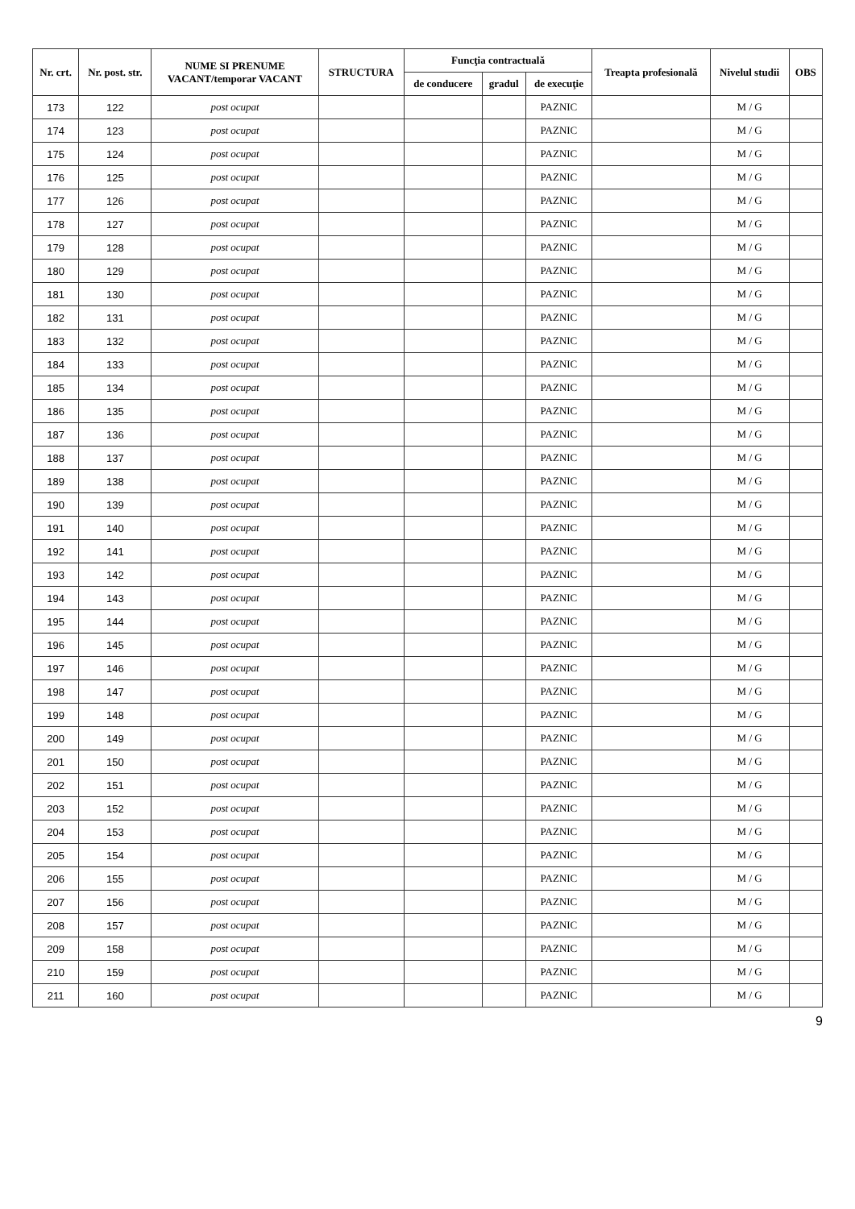| Nr. crt. | Nr. post. str. | NUME SI PRENUME VACANT/temporar VACANT | STRUCTURA | Funcţia contractuală | | | Treapta profesională | Nivelul studii | OBS |
| --- | --- | --- | --- | --- | --- | --- | --- | --- | --- |
| | | | | de conducere | gradul | de execuţie | | | |
| 173 | 122 | post ocupat | | | | PAZNIC | | M / G | |
| 174 | 123 | post ocupat | | | | PAZNIC | | M / G | |
| 175 | 124 | post ocupat | | | | PAZNIC | | M / G | |
| 176 | 125 | post ocupat | | | | PAZNIC | | M / G | |
| 177 | 126 | post ocupat | | | | PAZNIC | | M / G | |
| 178 | 127 | post ocupat | | | | PAZNIC | | M / G | |
| 179 | 128 | post ocupat | | | | PAZNIC | | M / G | |
| 180 | 129 | post ocupat | | | | PAZNIC | | M / G | |
| 181 | 130 | post ocupat | | | | PAZNIC | | M / G | |
| 182 | 131 | post ocupat | | | | PAZNIC | | M / G | |
| 183 | 132 | post ocupat | | | | PAZNIC | | M / G | |
| 184 | 133 | post ocupat | | | | PAZNIC | | M / G | |
| 185 | 134 | post ocupat | | | | PAZNIC | | M / G | |
| 186 | 135 | post ocupat | | | | PAZNIC | | M / G | |
| 187 | 136 | post ocupat | | | | PAZNIC | | M / G | |
| 188 | 137 | post ocupat | | | | PAZNIC | | M / G | |
| 189 | 138 | post ocupat | | | | PAZNIC | | M / G | |
| 190 | 139 | post ocupat | | | | PAZNIC | | M / G | |
| 191 | 140 | post ocupat | | | | PAZNIC | | M / G | |
| 192 | 141 | post ocupat | | | | PAZNIC | | M / G | |
| 193 | 142 | post ocupat | | | | PAZNIC | | M / G | |
| 194 | 143 | post ocupat | | | | PAZNIC | | M / G | |
| 195 | 144 | post ocupat | | | | PAZNIC | | M / G | |
| 196 | 145 | post ocupat | | | | PAZNIC | | M / G | |
| 197 | 146 | post ocupat | | | | PAZNIC | | M / G | |
| 198 | 147 | post ocupat | | | | PAZNIC | | M / G | |
| 199 | 148 | post ocupat | | | | PAZNIC | | M / G | |
| 200 | 149 | post ocupat | | | | PAZNIC | | M / G | |
| 201 | 150 | post ocupat | | | | PAZNIC | | M / G | |
| 202 | 151 | post ocupat | | | | PAZNIC | | M / G | |
| 203 | 152 | post ocupat | | | | PAZNIC | | M / G | |
| 204 | 153 | post ocupat | | | | PAZNIC | | M / G | |
| 205 | 154 | post ocupat | | | | PAZNIC | | M / G | |
| 206 | 155 | post ocupat | | | | PAZNIC | | M / G | |
| 207 | 156 | post ocupat | | | | PAZNIC | | M / G | |
| 208 | 157 | post ocupat | | | | PAZNIC | | M / G | |
| 209 | 158 | post ocupat | | | | PAZNIC | | M / G | |
| 210 | 159 | post ocupat | | | | PAZNIC | | M / G | |
| 211 | 160 | post ocupat | | | | PAZNIC | | M / G | |
9